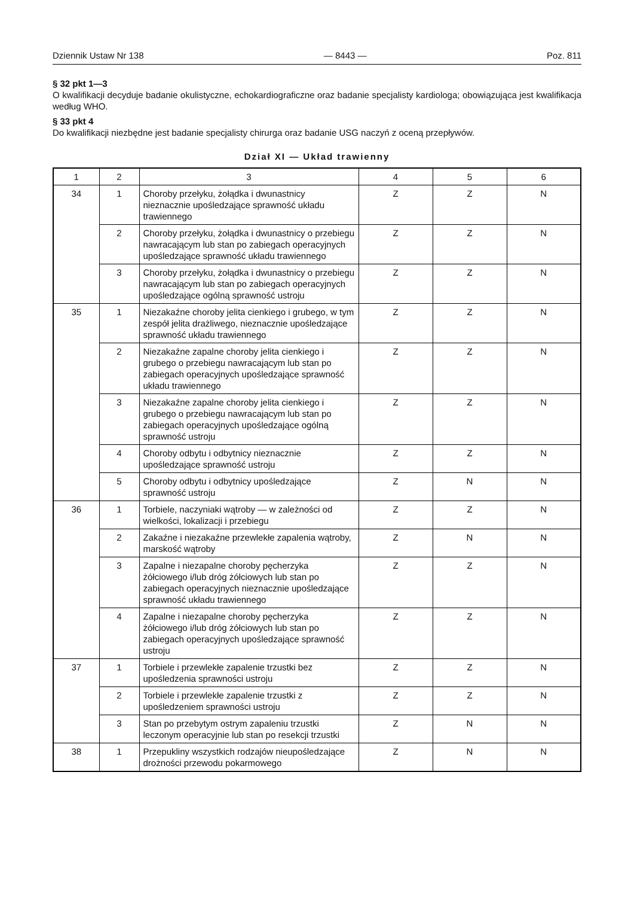Dziennik Ustaw Nr 138 — 8443 — Poz. 811
§ 32 pkt 1—3
O kwalifikacji decyduje badanie okulistyczne, echokardiograficzne oraz badanie specjalisty kardiologa; obowiązująca jest kwalifikacja według WHO.
§ 33 pkt 4
Do kwalifikacji niezbędne jest badanie specjalisty chirurga oraz badanie USG naczyń z oceną przepływów.
Dział XI — Układ trawienny
| 1 | 2 | 3 | 4 | 5 | 6 |
| 34 | 1 | Choroby przełyku, żołądka i dwunastnicy nieznacznie upośledzające sprawność układu trawiennego | Z | Z | N |
| | 2 | Choroby przełyku, żołądka i dwunastnicy o przebiegu nawracającym lub stan po zabiegach operacyjnych upośledzające sprawność układu trawiennego | Z | Z | N |
| | 3 | Choroby przełyku, żołądka i dwunastnicy o przebiegu nawracającym lub stan po zabiegach operacyjnych upośledzające ogólną sprawność ustroju | Z | Z | N |
| 35 | 1 | Niezakaźne choroby jelita cienkiego i grubego, w tym zespół jelita drażliwego, nieznacznie upośledzające sprawność układu trawiennego | Z | Z | N |
| | 2 | Niezakaźne zapalne choroby jelita cienkiego i grubego o przebiegu nawracającym lub stan po zabiegach operacyjnych upośledzające sprawność układu trawiennego | Z | Z | N |
| | 3 | Niezakaźne zapalne choroby jelita cienkiego i grubego o przebiegu nawracającym lub stan po zabiegach operacyjnych upośledzające ogólną sprawność ustroju | Z | Z | N |
| | 4 | Choroby odbytu i odbytnicy nieznacznie upośledzające sprawność ustroju | Z | Z | N |
| | 5 | Choroby odbytu i odbytnicy upośledzające sprawność ustroju | Z | N | N |
| 36 | 1 | Torbiele, naczyniaki wątroby — w zależności od wielkości, lokalizacji i przebiegu | Z | Z | N |
| | 2 | Zakaźne i niezakaźne przewlekłe zapalenia wątroby, marskość wątroby | Z | N | N |
| | 3 | Zapalne i niezapalne choroby pęcherzyka żółciowego i/lub dróg żółciowych lub stan po zabiegach operacyjnych nieznacznie upośledzające sprawność układu trawiennego | Z | Z | N |
| | 4 | Zapalne i niezapalne choroby pęcherzyka żółciowego i/lub dróg żółciowych lub stan po zabiegach operacyjnych upośledzające sprawność ustroju | Z | Z | N |
| 37 | 1 | Torbiele i przewlekłe zapalenie trzustki bez upośledzenia sprawności ustroju | Z | Z | N |
| | 2 | Torbiele i przewlekłe zapalenie trzustki z upośledzeniem sprawności ustroju | Z | Z | N |
| | 3 | Stan po przebytym ostrym zapaleniu trzustki leczonym operacyjnie lub stan po resekcji trzustki | Z | N | N |
| 38 | 1 | Przepukliny wszystkich rodzajów nieupośledzające drożności przewodu pokarmowego | Z | N | N |